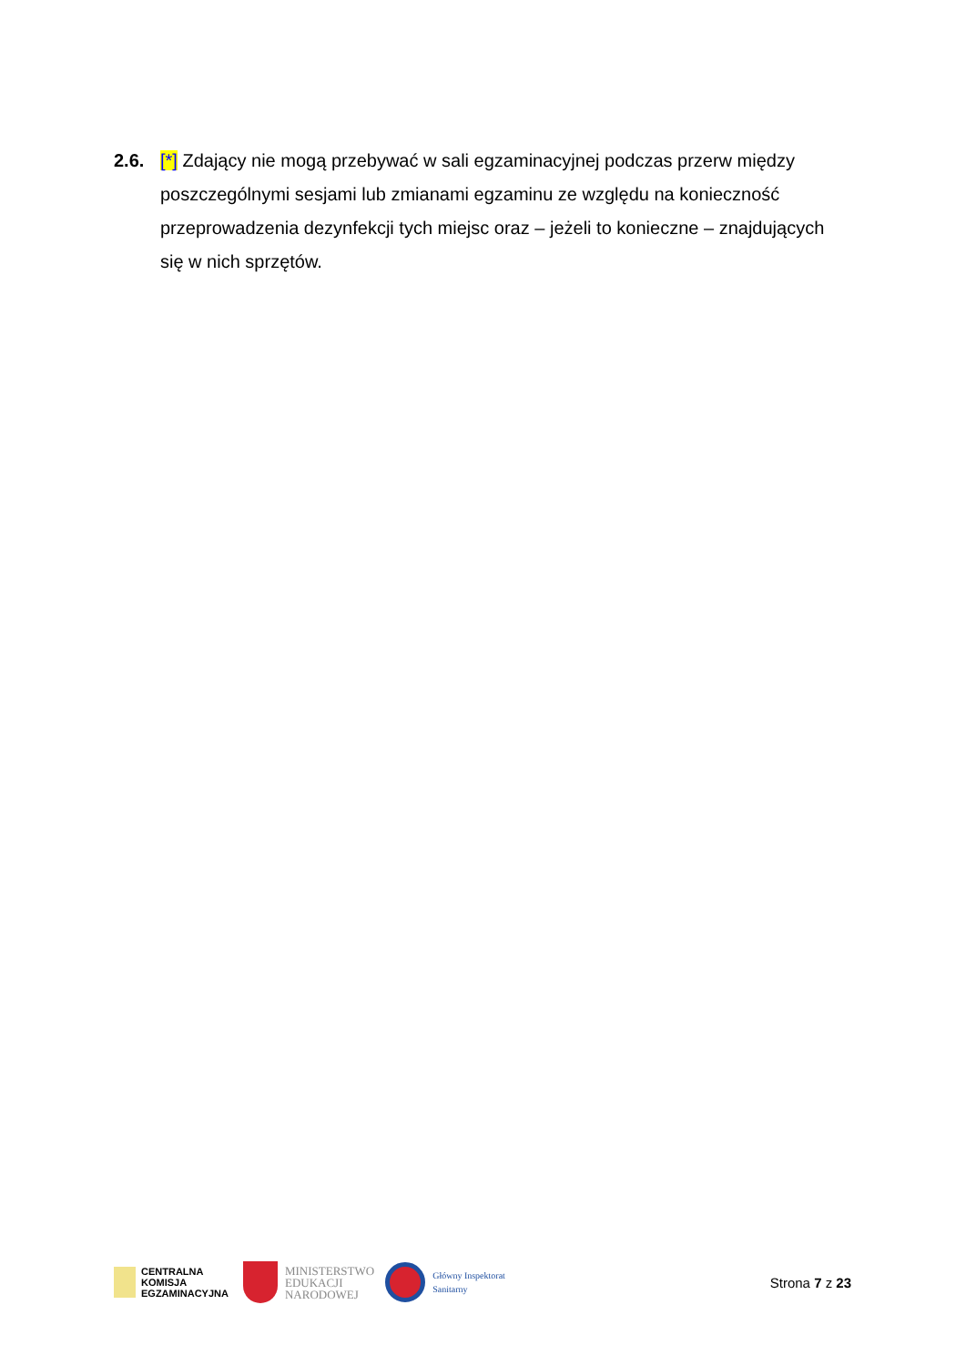2.6. [*] Zdający nie mogą przebywać w sali egzaminacyjnej podczas przerw między poszczególnymi sesjami lub zmianami egzaminu ze względu na konieczność przeprowadzenia dezynfekcji tych miejsc oraz – jeżeli to konieczne – znajdujących się w nich sprzętów.
CENTRALNA
KOMISJA
EGZAMINACYJNA
MINISTERSTWO
EDUKACJI
NARODOWEJ
Główny Inspektorat
Sanitarny
Strona 7 z 23